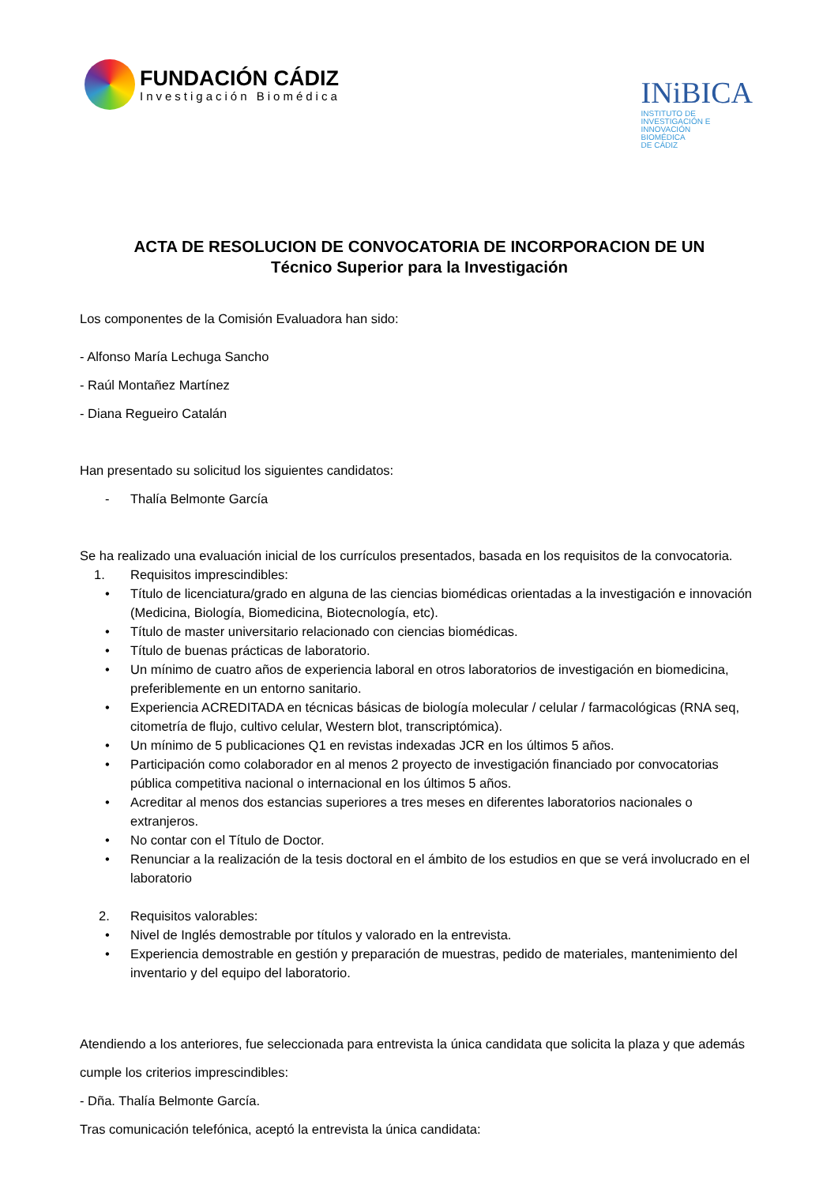FUNDACIÓN CÁDIZ
Investigación Biomédica
INiBICA
INSTITUTO DE
INVESTIGACIÓN E
INNOVACIÓN
BIOMÉDICA
DE CÁDIZ
ACTA DE RESOLUCION DE CONVOCATORIA DE INCORPORACION DE UN
Técnico Superior para la Investigación
Los componentes de la Comisión Evaluadora han sido:
- Alfonso María Lechuga Sancho
- Raúl Montañez Martínez
- Diana Regueiro Catalán
Han presentado su solicitud los siguientes candidatos:
- Thalía Belmonte García
Se ha realizado una evaluación inicial de los currículos presentados, basada en los requisitos de la convocatoria.
1. Requisitos imprescindibles:
• Título de licenciatura/grado en alguna de las ciencias biomédicas orientadas a la investigación e innovación (Medicina, Biología, Biomedicina, Biotecnología, etc).
• Título de master universitario relacionado con ciencias biomédicas.
• Título de buenas prácticas de laboratorio.
• Un mínimo de cuatro años de experiencia laboral en otros laboratorios de investigación en biomedicina, preferiblemente en un entorno sanitario.
• Experiencia ACREDITADA en técnicas básicas de biología molecular / celular / farmacológicas (RNA seq, citometría de flujo, cultivo celular, Western blot, transcriptómica).
• Un mínimo de 5 publicaciones Q1 en revistas indexadas JCR en los últimos 5 años.
• Participación como colaborador en al menos 2 proyecto de investigación financiado por convocatorias pública competitiva nacional o internacional en los últimos 5 años.
• Acreditar al menos dos estancias superiores a tres meses en diferentes laboratorios nacionales o extranjeros.
• No contar con el Título de Doctor.
• Renunciar a la realización de la tesis doctoral en el ámbito de los estudios en que se verá involucrado en el laboratorio
2. Requisitos valorables:
• Nivel de Inglés demostrable por títulos y valorado en la entrevista.
• Experiencia demostrable en gestión y preparación de muestras, pedido de materiales, mantenimiento del inventario y del equipo del laboratorio.
Atendiendo a los anteriores, fue seleccionada para entrevista la única candidata que solicita la plaza y que además cumple los criterios imprescindibles:
- Dña. Thalía Belmonte García.
Tras comunicación telefónica, aceptó la entrevista la única candidata: